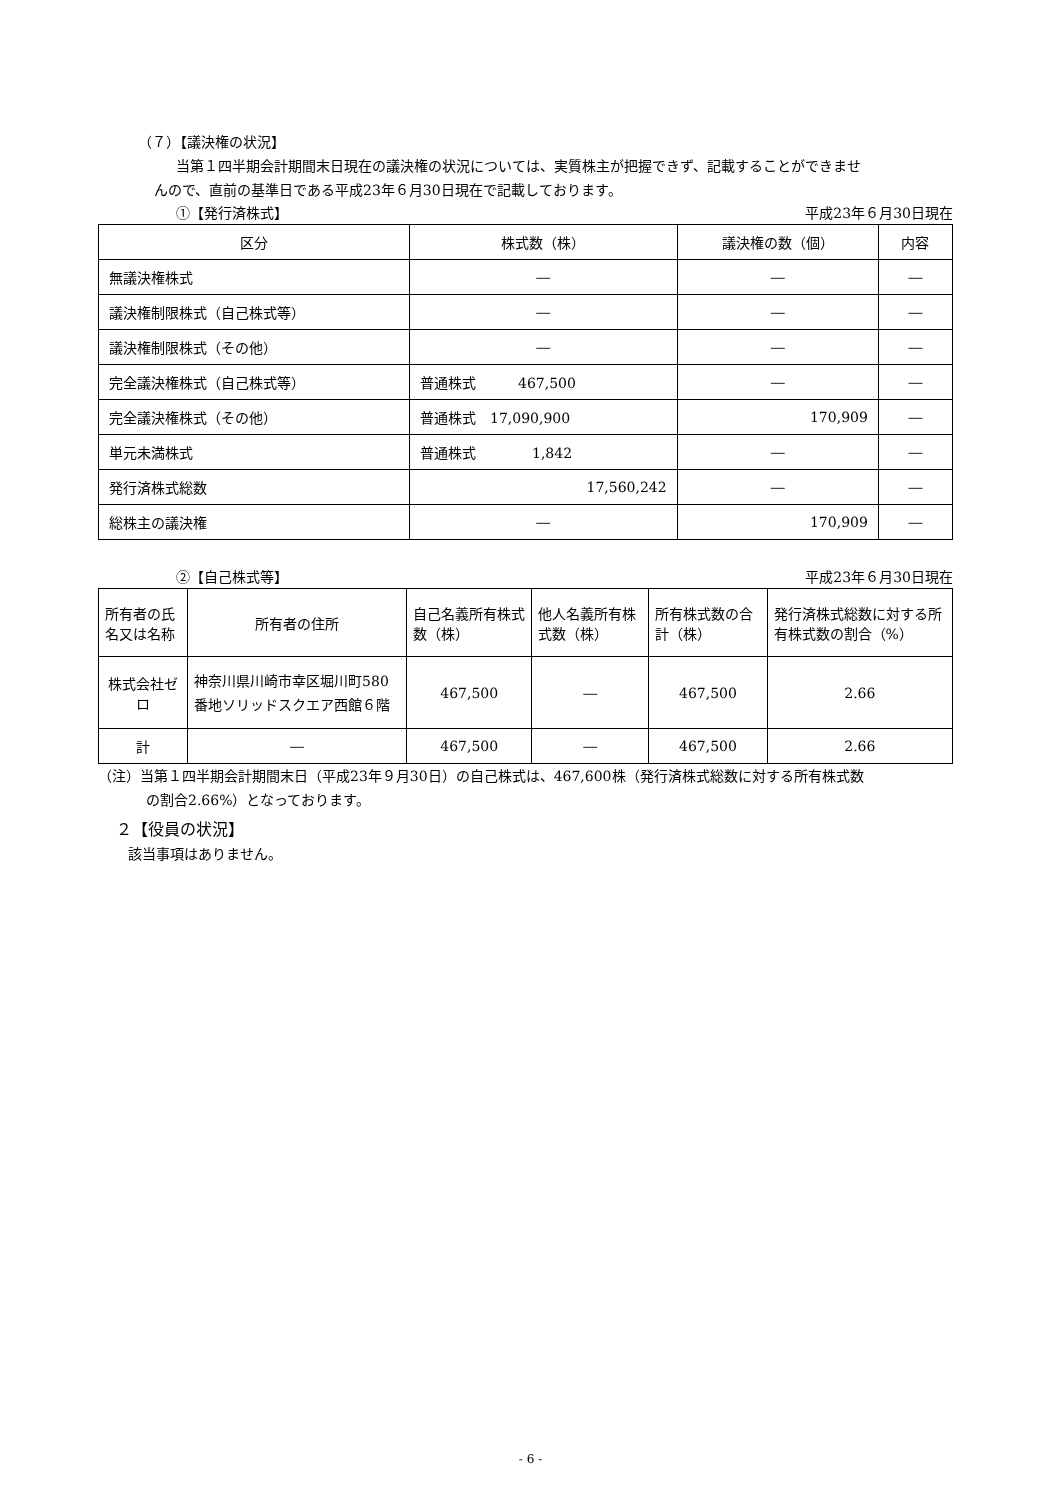（７）【議決権の状況】
当第１四半期会計期間末日現在の議決権の状況については、実質株主が把握できず、記載することができませ
んので、直前の基準日である平成23年６月30日現在で記載しております。
①【発行済株式】 平成23年６月30日現在
| 区分 | 株式数（株） | 議決権の数（個） | 内容 |
| --- | --- | --- | --- |
| 無議決権株式 | ― | ― | ― |
| 議決権制限株式（自己株式等） | ― | ― | ― |
| 議決権制限株式（その他） | ― | ― | ― |
| 完全議決権株式（自己株式等） | 普通株式 467,500 | ― | ― |
| 完全議決権株式（その他） | 普通株式 17,090,900 | 170,909 | ― |
| 単元未満株式 | 普通株式 1,842 | ― | ― |
| 発行済株式総数 | 17,560,242 | ― | ― |
| 総株主の議決権 | ― | 170,909 | ― |
②【自己株式等】 平成23年６月30日現在
| 所有者の氏名又は名称 | 所有者の住所 | 自己名義所有株式数（株） | 他人名義所有株式数（株） | 所有株式数の合計（株） | 発行済株式総数に対する所有株式数の割合（%） |
| --- | --- | --- | --- | --- | --- |
| 株式会社ゼロ | 神奈川県川崎市幸区堀川町580番地ソリッドスクエア西館６階 | 467,500 | ― | 467,500 | 2.66 |
| 計 | ― | 467,500 | ― | 467,500 | 2.66 |
（注）当第１四半期会計期間末日（平成23年９月30日）の自己株式は、467,600株（発行済株式総数に対する所有株式数
の割合2.66%）となっております。
２【役員の状況】
該当事項はありません。
- 6 -